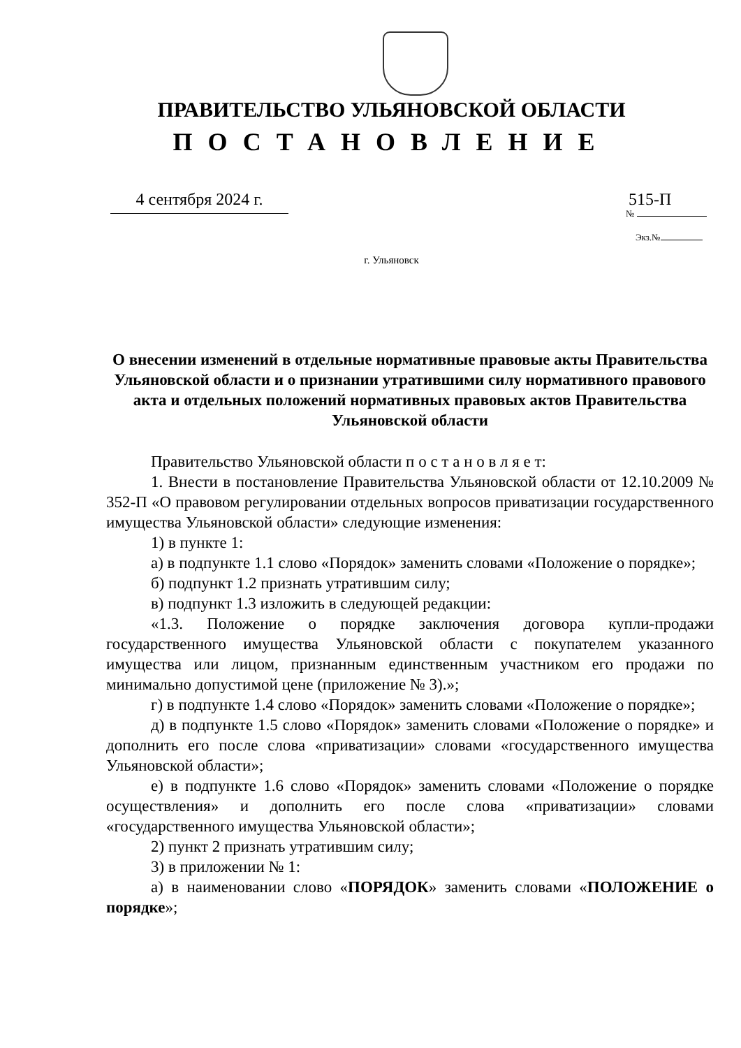ПРАВИТЕЛЬСТВО УЛЬЯНОВСКОЙ ОБЛАСТИ
ПОСТАНОВЛЕНИЕ
4 сентября 2024 г.
515-П
№
Экз.№
г. Ульяновск
О внесении изменений в отдельные нормативные правовые акты Правительства Ульяновской области и о признании утратившими силу нормативного правового акта и отдельных положений нормативных правовых актов Правительства Ульяновской области
Правительство Ульяновской области п о с т а н о в л я е т:
1. Внести в постановление Правительства Ульяновской области от 12.10.2009 № 352-П «О правовом регулировании отдельных вопросов приватизации государственного имущества Ульяновской области» следующие изменения:
1) в пункте 1:
а) в подпункте 1.1 слово «Порядок» заменить словами «Положение о порядке»;
б) подпункт 1.2 признать утратившим силу;
в) подпункт 1.3 изложить в следующей редакции:
«1.3. Положение о порядке заключения договора купли-продажи государственного имущества Ульяновской области с покупателем указанного имущества или лицом, признанным единственным участником его продажи по минимально допустимой цене (приложение № 3).»;
г) в подпункте 1.4 слово «Порядок» заменить словами «Положение о порядке»;
д) в подпункте 1.5 слово «Порядок» заменить словами «Положение о порядке» и дополнить его после слова «приватизации» словами «государственного имущества Ульяновской области»;
е) в подпункте 1.6 слово «Порядок» заменить словами «Положение о порядке осуществления» и дополнить его после слова «приватизации» словами «государственного имущества Ульяновской области»;
2) пункт 2 признать утратившим силу;
3) в приложении № 1:
а) в наименовании слово «ПОРЯДОК» заменить словами «ПОЛОЖЕНИЕ о порядке»;